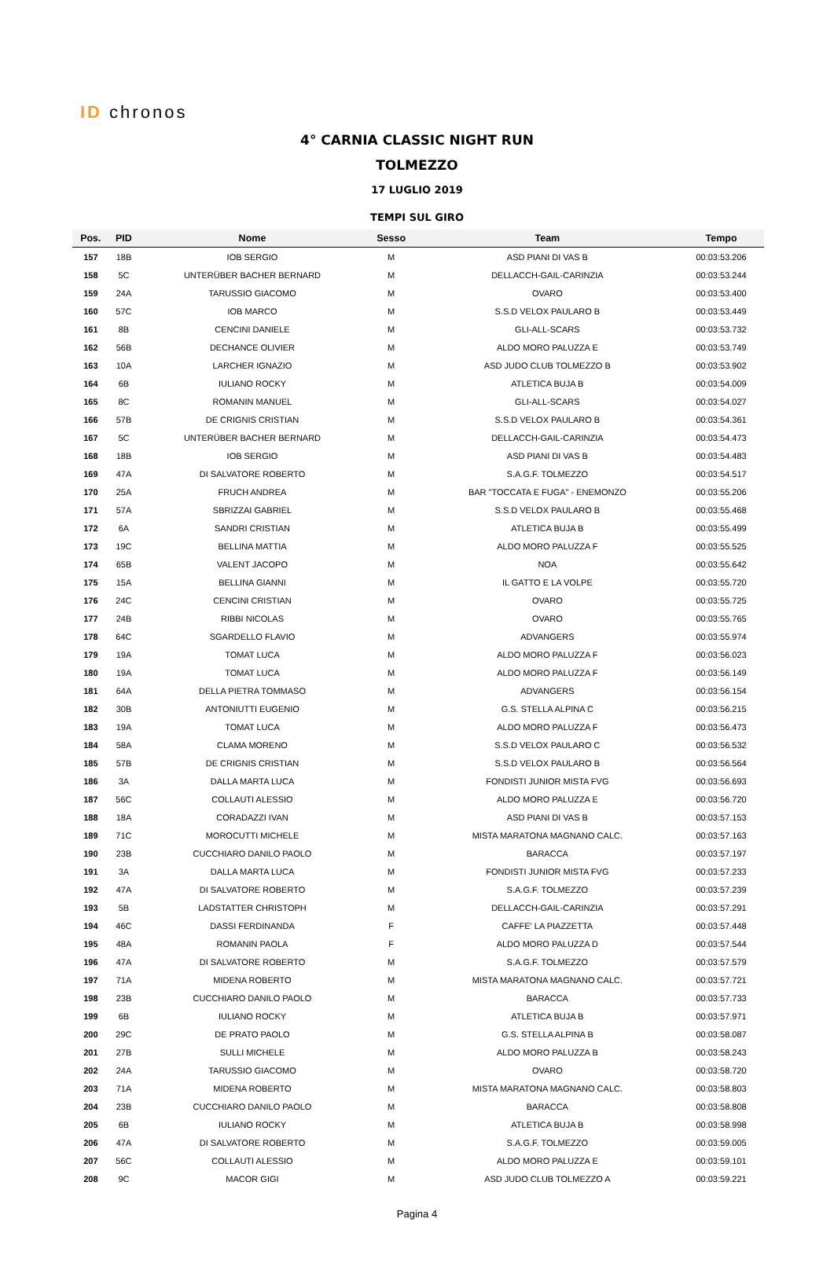ID chronos
4° CARNIA CLASSIC NIGHT RUN
TOLMEZZO
17 LUGLIO 2019
TEMPI SUL GIRO
| Pos. | PID | Nome | Sesso | Team | Tempo |
| --- | --- | --- | --- | --- | --- |
| 157 | 18B | IOB SERGIO | M | ASD PIANI DI VAS B | 00:03:53.206 |
| 158 | 5C | UNTERÜBER BACHER BERNARD | M | DELLACCH-GAIL-CARINZIA | 00:03:53.244 |
| 159 | 24A | TARUSSIO GIACOMO | M | OVARO | 00:03:53.400 |
| 160 | 57C | IOB MARCO | M | S.S.D VELOX PAULARO B | 00:03:53.449 |
| 161 | 8B | CENCINI DANIELE | M | GLI-ALL-SCARS | 00:03:53.732 |
| 162 | 56B | DECHANCE OLIVIER | M | ALDO MORO PALUZZA E | 00:03:53.749 |
| 163 | 10A | LARCHER IGNAZIO | M | ASD JUDO CLUB TOLMEZZO B | 00:03:53.902 |
| 164 | 6B | IULIANO ROCKY | M | ATLETICA BUJA B | 00:03:54.009 |
| 165 | 8C | ROMANIN MANUEL | M | GLI-ALL-SCARS | 00:03:54.027 |
| 166 | 57B | DE CRIGNIS CRISTIAN | M | S.S.D VELOX PAULARO B | 00:03:54.361 |
| 167 | 5C | UNTERÜBER BACHER BERNARD | M | DELLACCH-GAIL-CARINZIA | 00:03:54.473 |
| 168 | 18B | IOB SERGIO | M | ASD PIANI DI VAS B | 00:03:54.483 |
| 169 | 47A | DI SALVATORE ROBERTO | M | S.A.G.F. TOLMEZZO | 00:03:54.517 |
| 170 | 25A | FRUCH ANDREA | M | BAR "TOCCATA E FUGA" - ENEMONZO | 00:03:55.206 |
| 171 | 57A | SBRIZZAI GABRIEL | M | S.S.D VELOX PAULARO B | 00:03:55.468 |
| 172 | 6A | SANDRI CRISTIAN | M | ATLETICA BUJA B | 00:03:55.499 |
| 173 | 19C | BELLINA MATTIA | M | ALDO MORO PALUZZA F | 00:03:55.525 |
| 174 | 65B | VALENT JACOPO | M | NOA | 00:03:55.642 |
| 175 | 15A | BELLINA GIANNI | M | IL GATTO E LA VOLPE | 00:03:55.720 |
| 176 | 24C | CENCINI CRISTIAN | M | OVARO | 00:03:55.725 |
| 177 | 24B | RIBBI NICOLAS | M | OVARO | 00:03:55.765 |
| 178 | 64C | SGARDELLO FLAVIO | M | ADVANGERS | 00:03:55.974 |
| 179 | 19A | TOMAT LUCA | M | ALDO MORO PALUZZA F | 00:03:56.023 |
| 180 | 19A | TOMAT LUCA | M | ALDO MORO PALUZZA F | 00:03:56.149 |
| 181 | 64A | DELLA PIETRA TOMMASO | M | ADVANGERS | 00:03:56.154 |
| 182 | 30B | ANTONIUTTI EUGENIO | M | G.S. STELLA ALPINA C | 00:03:56.215 |
| 183 | 19A | TOMAT LUCA | M | ALDO MORO PALUZZA F | 00:03:56.473 |
| 184 | 58A | CLAMA MORENO | M | S.S.D VELOX PAULARO C | 00:03:56.532 |
| 185 | 57B | DE CRIGNIS CRISTIAN | M | S.S.D VELOX PAULARO B | 00:03:56.564 |
| 186 | 3A | DALLA MARTA LUCA | M | FONDISTI JUNIOR MISTA FVG | 00:03:56.693 |
| 187 | 56C | COLLAUTI ALESSIO | M | ALDO MORO PALUZZA E | 00:03:56.720 |
| 188 | 18A | CORADAZZI IVAN | M | ASD PIANI DI VAS B | 00:03:57.153 |
| 189 | 71C | MOROCUTTI MICHELE | M | MISTA MARATONA MAGNANO CALC. | 00:03:57.163 |
| 190 | 23B | CUCCHIARO DANILO PAOLO | M | BARACCA | 00:03:57.197 |
| 191 | 3A | DALLA MARTA LUCA | M | FONDISTI JUNIOR MISTA FVG | 00:03:57.233 |
| 192 | 47A | DI SALVATORE ROBERTO | M | S.A.G.F. TOLMEZZO | 00:03:57.239 |
| 193 | 5B | LADSTATTER CHRISTOPH | M | DELLACCH-GAIL-CARINZIA | 00:03:57.291 |
| 194 | 46C | DASSI FERDINANDA | F | CAFFE' LA PIAZZETTA | 00:03:57.448 |
| 195 | 48A | ROMANIN PAOLA | F | ALDO MORO PALUZZA D | 00:03:57.544 |
| 196 | 47A | DI SALVATORE ROBERTO | M | S.A.G.F. TOLMEZZO | 00:03:57.579 |
| 197 | 71A | MIDENA ROBERTO | M | MISTA MARATONA MAGNANO CALC. | 00:03:57.721 |
| 198 | 23B | CUCCHIARO DANILO PAOLO | M | BARACCA | 00:03:57.733 |
| 199 | 6B | IULIANO ROCKY | M | ATLETICA BUJA B | 00:03:57.971 |
| 200 | 29C | DE PRATO PAOLO | M | G.S. STELLA ALPINA B | 00:03:58.087 |
| 201 | 27B | SULLI MICHELE | M | ALDO MORO PALUZZA B | 00:03:58.243 |
| 202 | 24A | TARUSSIO GIACOMO | M | OVARO | 00:03:58.720 |
| 203 | 71A | MIDENA ROBERTO | M | MISTA MARATONA MAGNANO CALC. | 00:03:58.803 |
| 204 | 23B | CUCCHIARO DANILO PAOLO | M | BARACCA | 00:03:58.808 |
| 205 | 6B | IULIANO ROCKY | M | ATLETICA BUJA B | 00:03:58.998 |
| 206 | 47A | DI SALVATORE ROBERTO | M | S.A.G.F. TOLMEZZO | 00:03:59.005 |
| 207 | 56C | COLLAUTI ALESSIO | M | ALDO MORO PALUZZA E | 00:03:59.101 |
| 208 | 9C | MACOR GIGI | M | ASD JUDO CLUB TOLMEZZO A | 00:03:59.221 |
Pagina 4